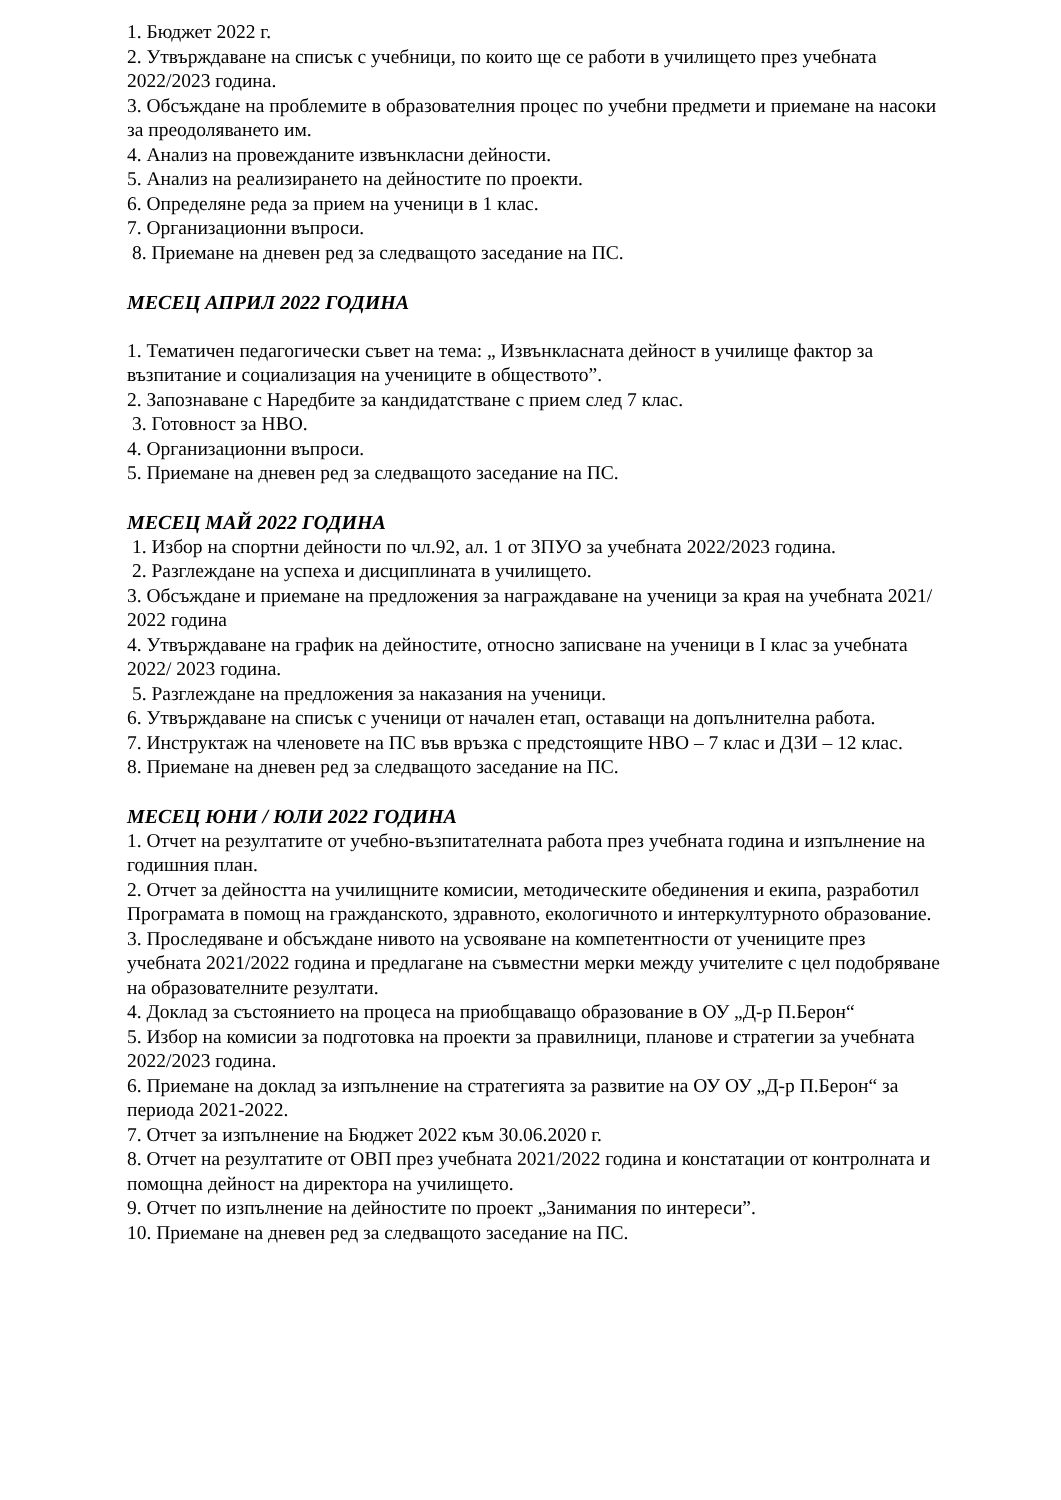1. Бюджет 2022 г.
2. Утвърждаване на списък с учебници, по които ще се работи в училището през учебната 2022/2023 година.
3. Обсъждане на проблемите в образователния процес по учебни предмети и приемане на насоки за преодоляването им.
4. Анализ на провежданите извънкласни дейности.
5. Анализ на реализирането на дейностите по проекти.
6. Определяне реда за прием на ученици в 1 клас.
7. Организационни въпроси.
8. Приемане на дневен ред за следващото заседание на ПС.
МЕСЕЦ АПРИЛ 2022 ГОДИНА
1. Тематичен педагогически съвет на тема: „ Извънкласната дейност в училище фактор за възпитание и социализация на учениците в обществото”.
2. Запознаване с Наредбите за кандидатстване с прием след 7 клас.
3. Готовност за НВО.
4. Организационни въпроси.
5. Приемане на дневен ред за следващото заседание на ПС.
МЕСЕЦ МАЙ 2022 ГОДИНА
1. Избор на спортни дейности по чл.92, ал. 1 от ЗПУО за учебната 2022/2023 година.
2. Разглеждане на успеха и дисциплината в училището.
3. Обсъждане и приемане на предложения за награждаване на ученици за края на учебната 2021/ 2022 година
4. Утвърждаване на график на дейностите, относно записване на ученици в I клас за учебната 2022/ 2023 година.
5. Разглеждане на предложения за наказания на ученици.
6. Утвърждаване на списък с ученици от начален етап, оставащи на допълнителна работа.
7. Инструктаж на членовете на ПС във връзка с предстоящите НВО – 7 клас и ДЗИ – 12 клас.
8. Приемане на дневен ред за следващото заседание на ПС.
МЕСЕЦ ЮНИ / ЮЛИ 2022 ГОДИНА
1. Отчет на резултатите от учебно-възпитателната работа през учебната година и изпълнение на годишния план.
2. Отчет за дейността на училищните комисии, методическите обединения и екипа, разработил Програмата в помощ на гражданското, здравното, екологичното и интеркултурното образование.
3. Проследяване и обсъждане нивото на усвояване на компетентности от учениците през учебната 2021/2022 година и предлагане на съвместни мерки между учителите с цел подобряване на образователните резултати.
4. Доклад за състоянието на процеса на приобщаващо образование в ОУ „Д-р П.Берон“
5. Избор на комисии за подготовка на проекти за правилници, планове и стратегии за учебната 2022/2023 година.
6. Приемане на доклад за изпълнение на стратегията за развитие на ОУ ОУ „Д-р П.Берон“ за периода 2021-2022.
7. Отчет за изпълнение на Бюджет 2022 към 30.06.2020 г.
8. Отчет на резултатите от ОВП през учебната 2021/2022 година и констатации от контролната и помощна дейност на директора на училището.
9. Отчет по изпълнение на дейностите по проект „Занимания по интереси”.
10. Приемане на дневен ред за следващото заседание на ПС.